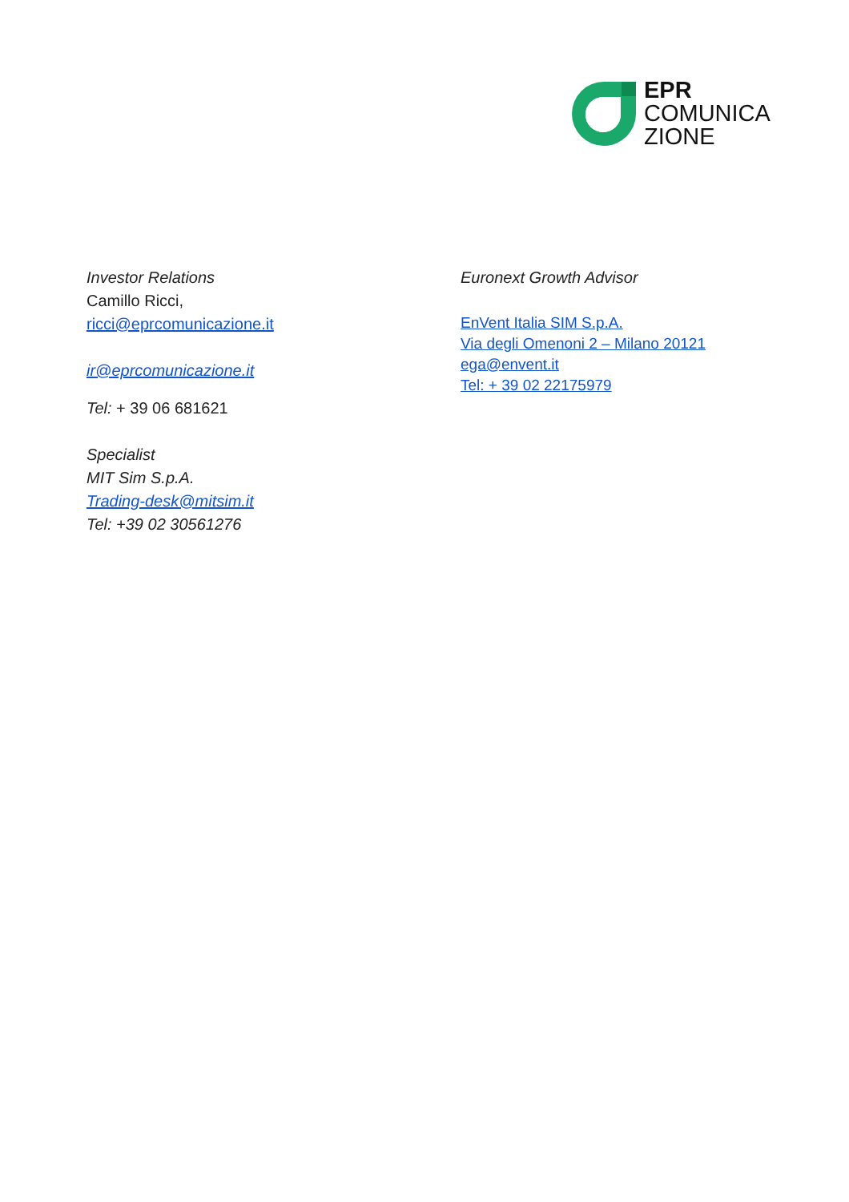EPR
COMUNICA
ZIONE
Investor Relations
Camillo Ricci,
ricci@eprcomunicazione.it
ir@eprcomunicazione.it
Tel: + 39 06 681621
Specialist
MIT Sim S.p.A.
Trading-desk@mitsim.it
Tel: +39 02 30561276
Euronext Growth Advisor
EnVent Italia SIM S.p.A.
Via degli Omenoni 2 – Milano 20121
ega@envent.it
Tel: + 39 02 22175979